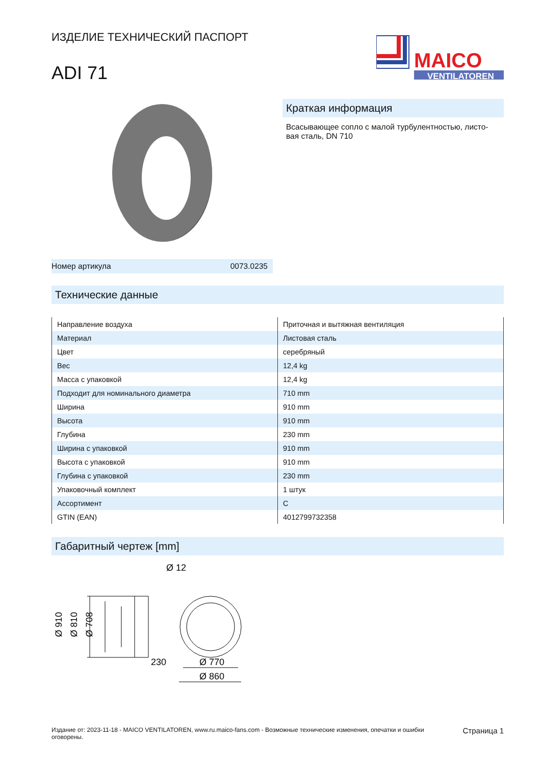ИЗДЕЛИЕ ТЕХНИЧЕСКИЙ ПАСПОРТ
ADI 71
MAICO
VENTILATOREN
Номер артикула 0073.0235
Краткая информация
Всасывающее сопло с малой турбулентностью, листо-вая сталь, DN 710
Технические данные
| Направление воздуха | Приточная и вытяжная вентиляция |
| Материал | Листовая сталь |
| Цвет | серебряный |
| Вес | 12,4 kg |
| Масса с упаковкой | 12,4 kg |
| Подходит для номинального диаметра | 710 mm |
| Ширина | 910 mm |
| Высота | 910 mm |
| Глубина | 230 mm |
| Ширина с упаковкой | 910 mm |
| Высота с упаковкой | 910 mm |
| Глубина с упаковкой | 230 mm |
| Упаковочный комплект | 1 штук |
| Ассортимент | C |
| GTIN (EAN) | 4012799732358 |
Габаритный чертеж [mm]
Ø 910
Ø 810
Ø 708
230
Ø 12
Ø 770
Ø 860
Издание от: 2023-11-18 - MAICO VENTILATOREN, www.ru.maico-fans.com - Возможные технические изменения, опечатки и ошибки оговорены.
Страница 1